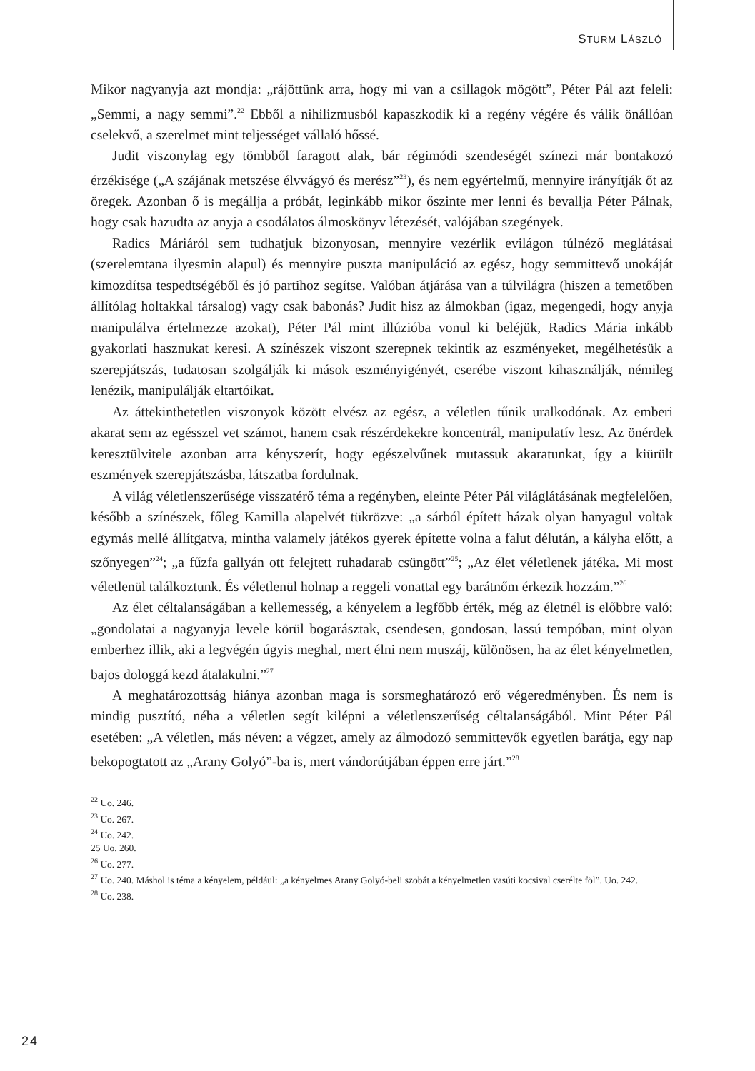STURM LÁSZLÓ
Mikor nagyanyja azt mondja: „rájöttünk arra, hogy mi van a csillagok mögött”, Péter Pál azt feleli: „Semmi, a nagy semmi”.<sup>22</sup> Ebből a nihilizmusból kapaszkodik ki a regény végére és válik önállóan cselekvő, a szerelmet mint teljességet vállaló hőssé.
Judit viszonylag egy tömbből faragott alak, bár régimódi szendeségét színezi már bontakozó érzékisége („A szájának metszése élvvágyó és merész”<sup>23</sup>), és nem egyértelmű, mennyire irányítják őt az öregek. Azonban ő is megállja a próbát, leginkább mikor őszinte mer lenni és bevallja Péter Pálnak, hogy csak hazudta az anyja a csodálatos álmoskönyv létezését, valójában szegények.
Radics Máriáról sem tudhatjuk bizonyosan, mennyire vezérlik evilágon túlnéző meglátásai (szerelemtana ilyesmin alapul) és mennyire puszta manipuláció az egész, hogy semmittevő unokáját kimozdítsa tespedtségéből és jó partihoz segítse. Valóban átjárása van a túlvilágra (hiszen a temetőben állítólag holtakkal társalog) vagy csak babonás? Judit hisz az álmokban (igaz, megengedi, hogy anyja manipulálva értelmezze azokat), Péter Pál mint illúzióba vonul ki beléjük, Radics Mária inkább gyakorlati hasznukat keresi. A színészek viszont szerepnek tekintik az eszményeket, megélhetésük a szerepjátszás, tudatosan szolgálják ki mások eszményigényét, cserébe viszont kihasználják, némileg lenézik, manipulálják eltartóikat.
Az áttekinthetetlen viszonyok között elvész az egész, a véletlen tűnik uralkodónak. Az emberi akarat sem az egésszel vet számot, hanem csak részérdekekre koncentrál, manipulatív lesz. Az önérdek keresztülvitele azonban arra kényszerít, hogy egészelvűnek mutassuk akaratunkat, így a kiürült eszmények szerepjátszásba, látszatba fordulnak.
A világ véletlenszerűsége visszatérő téma a regényben, eleinte Péter Pál világlátásának megfelelően, később a színészek, főleg Kamilla alapelvét tükrözve: „a sárból épített házak olyan hanyagul voltak egymás mellé állítgatva, mintha valamely játékos gyerek építette volna a falut délután, a kályha előtt, a szőnyegen”<sup>24</sup>; „a fűzfa gallyán ott felejtett ruhadarab csüngött”<sup>25</sup>; „Az élet véletlenek játéka. Mi most véletlenül találkoztunk. És véletlenül holnap a reggeli vonattal egy barátnőm érkezik hozzám.”<sup>26</sup>
Az élet céltalanságában a kellemesség, a kényelem a legfőbb érték, még az életnél is előbbre való: „gondolatai a nagyanyja levele körül bogarásztak, csendesen, gondosan, lassú tempóban, mint olyan emberhez illik, aki a legvégén úgyis meghal, mert élni nem muszáj, különösen, ha az élet kényelmetlen, bajos dologgá kezd átalakulni.”<sup>27</sup>
A meghatározottság hiánya azonban maga is sorsmeghatározó erő végeredményben. És nem is mindig pusztító, néha a véletlen segít kilépni a véletlenszerűség céltalanságából. Mint Péter Pál esetében: „A véletlen, más néven: a végzet, amely az álmodozó semmittevők egyetlen barátja, egy nap bekopogtatott az „Arany Golyó”-ba is, mert vándorútjában éppen erre járt.”<sup>28</sup>
<sup>22</sup> Uo. 246.
<sup>23</sup> Uo. 267.
<sup>24</sup> Uo. 242.
25 Uo. 260.
<sup>26</sup> Uo. 277.
<sup>27</sup> Uo. 240. Máshol is téma a kényelem, például: „a kényelmes Arany Golyó-beli szobát a kényelmetlen vasúti kocsival cserélte föl”. Uo. 242.
<sup>28</sup> Uo. 238.
24